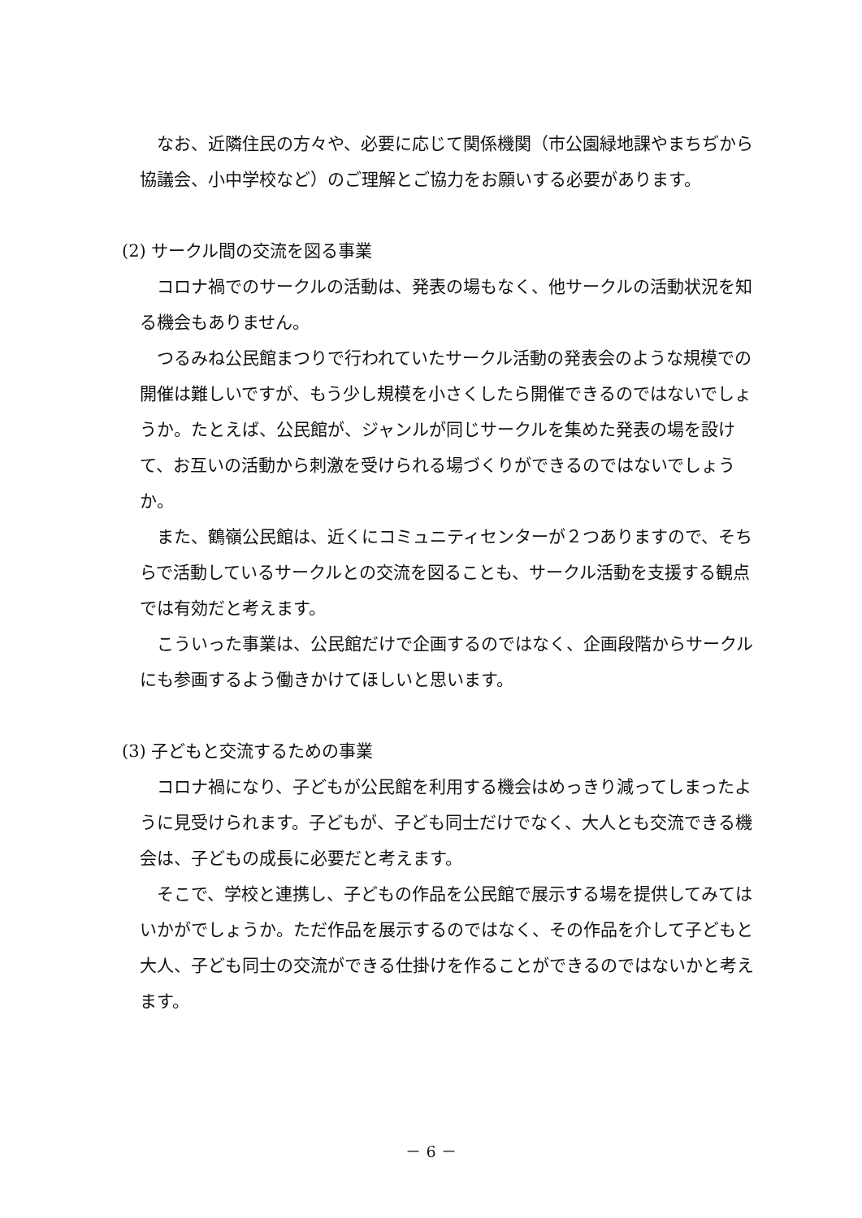なお、近隣住民の方々や、必要に応じて関係機関（市公園緑地課やまちぢから協議会、小中学校など）のご理解とご協力をお願いする必要があります。
(2) サークル間の交流を図る事業
コロナ禍でのサークルの活動は、発表の場もなく、他サークルの活動状況を知る機会もありません。
つるみね公民館まつりで行われていたサークル活動の発表会のような規模での開催は難しいですが、もう少し規模を小さくしたら開催できるのではないでしょうか。たとえば、公民館が、ジャンルが同じサークルを集めた発表の場を設けて、お互いの活動から刺激を受けられる場づくりができるのではないでしょうか。
また、鶴嶺公民館は、近くにコミュニティセンターが２つありますので、そちらで活動しているサークルとの交流を図ることも、サークル活動を支援する観点では有効だと考えます。
こういった事業は、公民館だけで企画するのではなく、企画段階からサークルにも参画するよう働きかけてほしいと思います。
(3) 子どもと交流するための事業
コロナ禍になり、子どもが公民館を利用する機会はめっきり減ってしまったように見受けられます。子どもが、子ども同士だけでなく、大人とも交流できる機会は、子どもの成長に必要だと考えます。
そこで、学校と連携し、子どもの作品を公民館で展示する場を提供してみてはいかがでしょうか。ただ作品を展示するのではなく、その作品を介して子どもと大人、子ども同士の交流ができる仕掛けを作ることができるのではないかと考えます。
－ 6 －